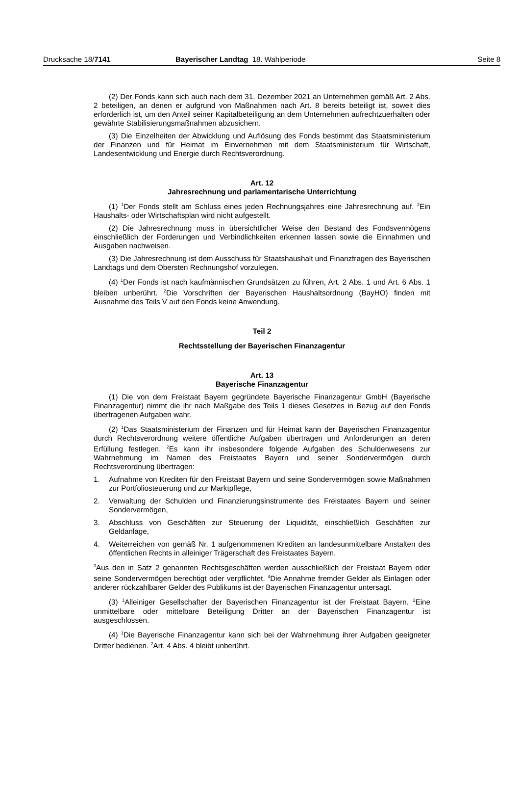Drucksache 18/7141 Bayerischer Landtag 18. Wahlperiode
Seite 8
(2) Der Fonds kann sich auch nach dem 31. Dezember 2021 an Unternehmen gemäß Art. 2 Abs. 2 beteiligen, an denen er aufgrund von Maßnahmen nach Art. 8 bereits beteiligt ist, soweit dies erforderlich ist, um den Anteil seiner Kapitalbeteiligung an dem Unternehmen aufrechtzuerhalten oder gewährte Stabilisierungsmaßnahmen abzusichern.
(3) Die Einzelheiten der Abwicklung und Auflösung des Fonds bestimmt das Staatsministerium der Finanzen und für Heimat im Einvernehmen mit dem Staatsministerium für Wirtschaft, Landesentwicklung und Energie durch Rechtsverordnung.
Art. 12
Jahresrechnung und parlamentarische Unterrichtung
(1) <sup>1</sup>Der Fonds stellt am Schluss eines jeden Rechnungsjahres eine Jahresrechnung auf. <sup>2</sup>Ein Haushalts- oder Wirtschaftsplan wird nicht aufgestellt.
(2) Die Jahresrechnung muss in übersichtlicher Weise den Bestand des Fondsvermögens einschließlich der Forderungen und Verbindlichkeiten erkennen lassen sowie die Einnahmen und Ausgaben nachweisen.
(3) Die Jahresrechnung ist dem Ausschuss für Staatshaushalt und Finanzfragen des Bayerischen Landtags und dem Obersten Rechnungshof vorzulegen.
(4) <sup>1</sup>Der Fonds ist nach kaufmännischen Grundsätzen zu führen, Art. 2 Abs. 1 und Art. 6 Abs. 1 bleiben unberührt. <sup>2</sup>Die Vorschriften der Bayerischen Haushaltsordnung (BayHO) finden mit Ausnahme des Teils V auf den Fonds keine Anwendung.
Teil 2
Rechtsstellung der Bayerischen Finanzagentur
Art. 13
Bayerische Finanzagentur
(1) Die von dem Freistaat Bayern gegründete Bayerische Finanzagentur GmbH (Bayerische Finanzagentur) nimmt die ihr nach Maßgabe des Teils 1 dieses Gesetzes in Bezug auf den Fonds übertragenen Aufgaben wahr.
(2) <sup>1</sup>Das Staatsministerium der Finanzen und für Heimat kann der Bayerischen Finanzagentur durch Rechtsverordnung weitere öffentliche Aufgaben übertragen und Anforderungen an deren Erfüllung festlegen. <sup>2</sup>Es kann ihr insbesondere folgende Aufgaben des Schuldenwesens zur Wahrnehmung im Namen des Freistaates Bayern und seiner Sondervermögen durch Rechtsverordnung übertragen:
1. Aufnahme von Krediten für den Freistaat Bayern und seine Sondervermögen sowie Maßnahmen zur Portfoliosteuerung und zur Marktpflege,
2. Verwaltung der Schulden und Finanzierungsinstrumente des Freistaates Bayern und seiner Sondervermögen,
3. Abschluss von Geschäften zur Steuerung der Liquidität, einschließlich Geschäften zur Geldanlage,
4. Weiterreichen von gemäß Nr. 1 aufgenommenen Krediten an landesunmittelbare Anstalten des öffentlichen Rechts in alleiniger Trägerschaft des Freistaates Bayern.
<sup>3</sup> Aus den in Satz 2 genannten Rechtsgeschäften werden ausschließlich der Freistaat Bayern oder seine Sondervermögen berechtigt oder verpflichtet. <sup>4</sup>Die Annahme fremder Gelder als Einlagen oder anderer rückzahlbarer Gelder des Publikums ist der Bayerischen Finanzagentur untersagt.
(3) <sup>1</sup>Alleiniger Gesellschafter der Bayerischen Finanzagentur ist der Freistaat Bayern. <sup>2</sup>Eine unmittelbare oder mittelbare Beteiligung Dritter an der Bayerischen Finanzagentur ist ausgeschlossen.
(4) <sup>1</sup>Die Bayerische Finanzagentur kann sich bei der Wahrnehmung ihrer Aufgaben geeigneter Dritter bedienen. <sup>2</sup>Art. 4 Abs. 4 bleibt unberührt.